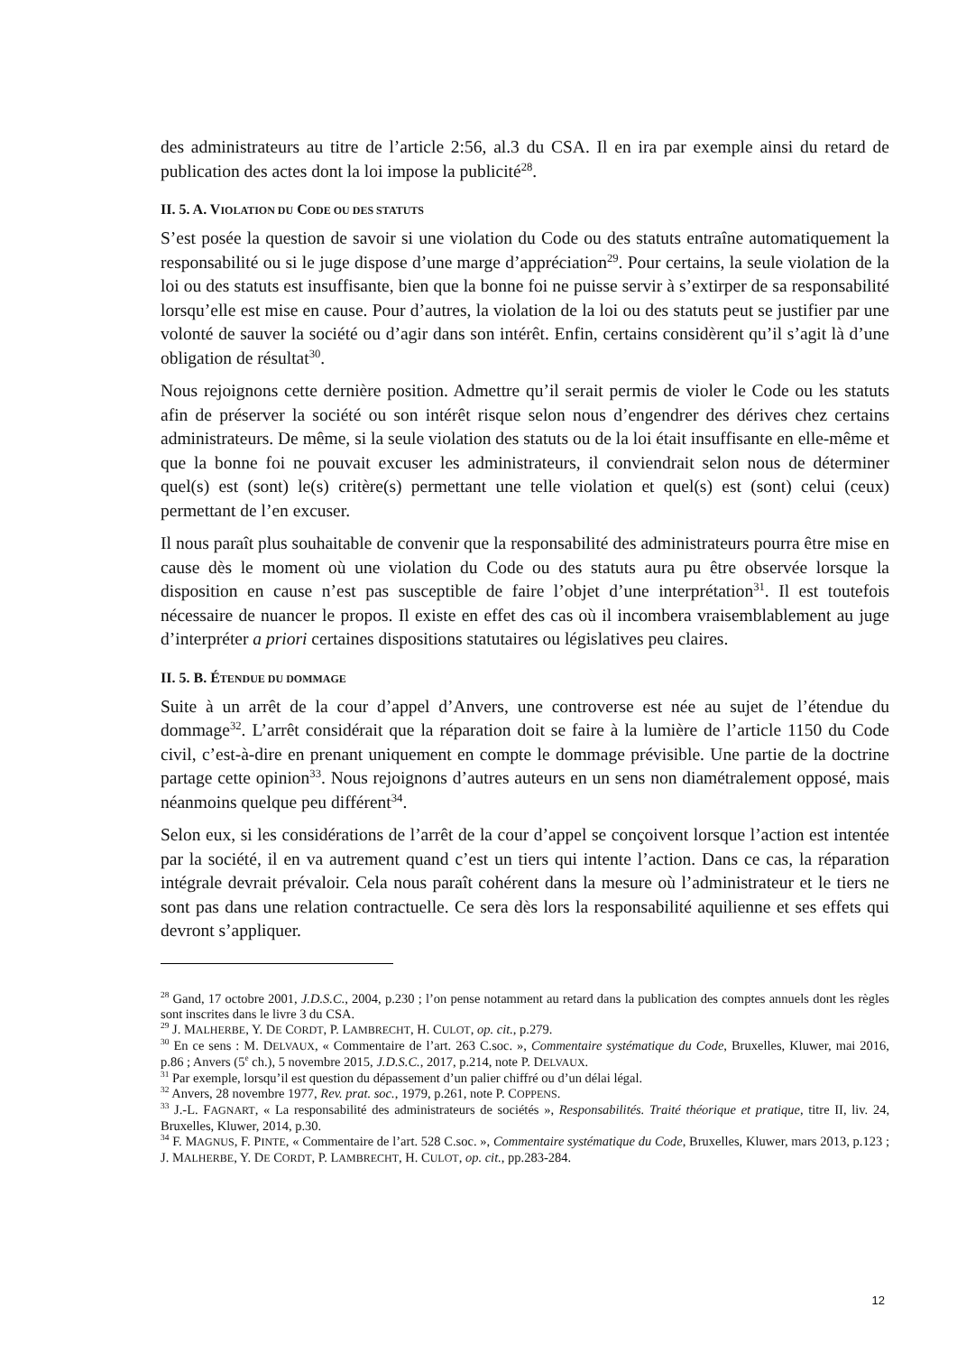des administrateurs au titre de l’article 2:56, al.3 du CSA. Il en ira par exemple ainsi du retard de publication des actes dont la loi impose la publicité<sup>28</sup>.
II. 5. A. VIOLATION DU CODE OU DES STATUTS
S’est posée la question de savoir si une violation du Code ou des statuts entraîne automatiquement la responsabilité ou si le juge dispose d’une marge d’appréciation<sup>29</sup>. Pour certains, la seule violation de la loi ou des statuts est insuffisante, bien que la bonne foi ne puisse servir à s’extirper de sa responsabilité lorsqu’elle est mise en cause. Pour d’autres, la violation de la loi ou des statuts peut se justifier par une volonté de sauver la société ou d’agir dans son intérêt. Enfin, certains considèrent qu’il s’agit là d’une obligation de résultat<sup>30</sup>.
Nous rejoignons cette dernière position. Admettre qu’il serait permis de violer le Code ou les statuts afin de préserver la société ou son intérêt risque selon nous d’engendrer des dérives chez certains administrateurs. De même, si la seule violation des statuts ou de la loi était insuffisante en elle-même et que la bonne foi ne pouvait excuser les administrateurs, il conviendrait selon nous de déterminer quel(s) est (sont) le(s) critère(s) permettant une telle violation et quel(s) est (sont) celui (ceux) permettant de l’en excuser.
Il nous paraît plus souhaitable de convenir que la responsabilité des administrateurs pourra être mise en cause dès le moment où une violation du Code ou des statuts aura pu être observée lorsque la disposition en cause n’est pas susceptible de faire l’objet d’une interprétation<sup>31</sup>. Il est toutefois nécessaire de nuancer le propos. Il existe en effet des cas où il incombera vraisemblablement au juge d’interpréter a priori certaines dispositions statutaires ou législatives peu claires.
II. 5. B. ÉTENDUE DU DOMMAGE
Suite à un arrêt de la cour d’appel d’Anvers, une controverse est née au sujet de l’étendue du dommage<sup>32</sup>. L’arrêt considérait que la réparation doit se faire à la lumière de l’article 1150 du Code civil, c’est-à-dire en prenant uniquement en compte le dommage prévisible. Une partie de la doctrine partage cette opinion<sup>33</sup>. Nous rejoignons d’autres auteurs en un sens non diamétralement opposé, mais néanmoins quelque peu différent<sup>34</sup>.
Selon eux, si les considérations de l’arrêt de la cour d’appel se conçoivent lorsque l’action est intentée par la société, il en va autrement quand c’est un tiers qui intente l’action. Dans ce cas, la réparation intégrale devrait prévaloir. Cela nous paraît cohérent dans la mesure où l’administrateur et le tiers ne sont pas dans une relation contractuelle. Ce sera dès lors la responsabilité aquilienne et ses effets qui devront s’appliquer.
<sup>28</sup> Gand, 17 octobre 2001, J.D.S.C., 2004, p.230 ; l’on pense notamment au retard dans la publication des comptes annuels dont les règles sont inscrites dans le livre 3 du CSA.
<sup>29</sup> J. MALHERBE, Y. DE CORDT, P. LAMBRECHT, H. CULOT, op. cit., p.279.
<sup>30</sup> En ce sens : M. DELVAUX, « Commentaire de l’art. 263 C.soc. », Commentaire systématique du Code, Bruxelles, Kluwer, mai 2016, p.86 ; Anvers (5<sup>e</sup> ch.), 5 novembre 2015, J.D.S.C., 2017, p.214, note P. DELVAUX.
<sup>31</sup> Par exemple, lorsqu’il est question du dépassement d’un palier chiffré ou d’un délai légal.
<sup>32</sup> Anvers, 28 novembre 1977, Rev. prat. soc., 1979, p.261, note P. COPPENS.
<sup>33</sup> J.-L. FAGNART, « La responsabilité des administrateurs de sociétés », Responsabilités. Traité théorique et pratique, titre II, liv. 24, Bruxelles, Kluwer, 2014, p.30.
<sup>34</sup> F. MAGNUS, F. PINTE, « Commentaire de l’art. 528 C.soc. », Commentaire systématique du Code, Bruxelles, Kluwer, mars 2013, p.123 ; J. MALHERBE, Y. DE CORDT, P. LAMBRECHT, H. CULOT, op. cit., pp.283-284.
12